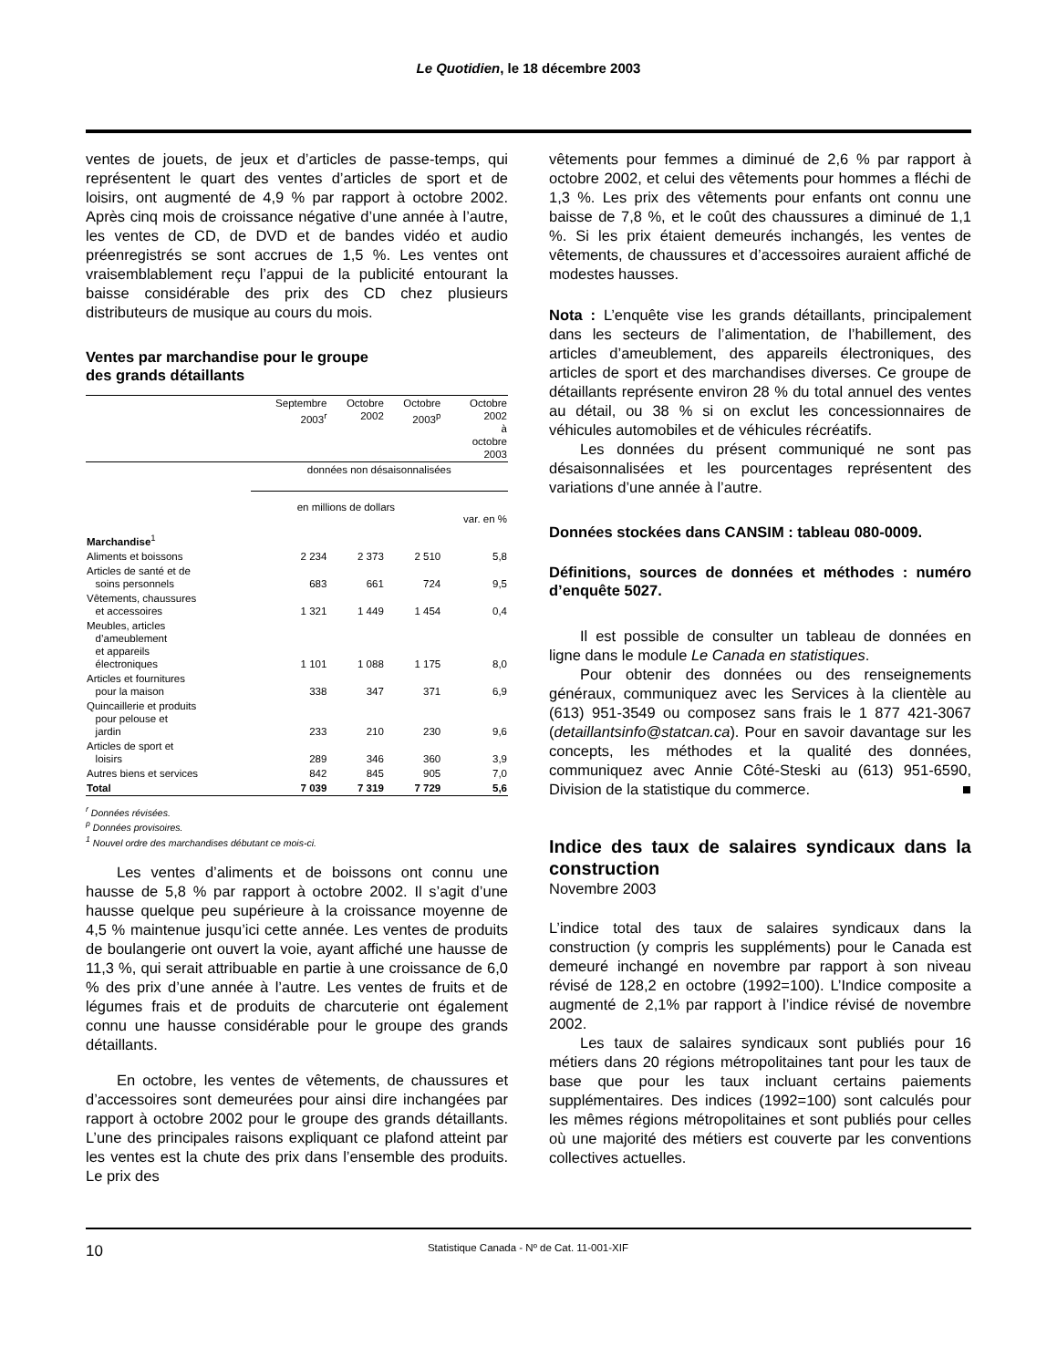Le Quotidien, le 18 décembre 2003
ventes de jouets, de jeux et d’articles de passe-temps, qui représentent le quart des ventes d’articles de sport et de loisirs, ont augmenté de 4,9 % par rapport à octobre 2002. Après cinq mois de croissance négative d’une année à l’autre, les ventes de CD, de DVD et de bandes vidéo et audio préenregistrés se sont accrues de 1,5 %. Les ventes ont vraisemblablement reçu l’appui de la publicité entourant la baisse considérable des prix des CD chez plusieurs distributeurs de musique au cours du mois.
Ventes par marchandise pour le groupe
des grands détaillants
| | Septembre 2003<sup>r</sup> | Octobre 2002 | Octobre 2003<sup>p</sup> | Octobre 2002 à octobre 2003 |
| --- | --- | --- | --- | --- |
| | données non désaisonnalisées | | | |
| | en millions de dollars | | | var. en % |
| Marchandise<sup>1</sup> | | | | |
| Aliments et boissons | 2 234 | 2 373 | 2 510 | 5,8 |
| Articles de santé et de soins personnels | 683 | 661 | 724 | 9,5 |
| Vêtements, chaussures et accessoires | 1 321 | 1 449 | 1 454 | 0,4 |
| Meubles, articles d’ameublement et appareils électroniques | 1 101 | 1 088 | 1 175 | 8,0 |
| Articles et fournitures pour la maison | 338 | 347 | 371 | 6,9 |
| Quincaillerie et produits pour pelouse et jardin | 233 | 210 | 230 | 9,6 |
| Articles de sport et loisirs | 289 | 346 | 360 | 3,9 |
| Autres biens et services | 842 | 845 | 905 | 7,0 |
| Total | 7 039 | 7 319 | 7 729 | 5,6 |
<sup>r</sup> Données révisées.
<sup>p</sup> Données provisoires.
<sup>1</sup> Nouvel ordre des marchandises débutant ce mois-ci.
Les ventes d’aliments et de boissons ont connu une hausse de 5,8 % par rapport à octobre 2002. Il s’agit d’une hausse quelque peu supérieure à la croissance moyenne de 4,5 % maintenue jusqu’ici cette année. Les ventes de produits de boulangerie ont ouvert la voie, ayant affiché une hausse de 11,3 %, qui serait attribuable en partie à une croissance de 6,0 % des prix d’une année à l’autre. Les ventes de fruits et de légumes frais et de produits de charcuterie ont également connu une hausse considérable pour le groupe des grands détaillants.
En octobre, les ventes de vêtements, de chaussures et d’accessoires sont demeurées pour ainsi dire inchangées par rapport à octobre 2002 pour le groupe des grands détaillants. L’une des principales raisons expliquant ce plafond atteint par les ventes est la chute des prix dans l’ensemble des produits. Le prix des
vêtements pour femmes a diminué de 2,6 % par rapport à octobre 2002, et celui des vêtements pour hommes a fléchi de 1,3 %. Les prix des vêtements pour enfants ont connu une baisse de 7,8 %, et le coût des chaussures a diminué de 1,1 %. Si les prix étaient demeurés inchangés, les ventes de vêtements, de chaussures et d’accessoires auraient affiché de modestes hausses.
Nota : L’enquête vise les grands détaillants, principalement dans les secteurs de l’alimentation, de l’habillement, des articles d’ameublement, des appareils électroniques, des articles de sport et des marchandises diverses. Ce groupe de détaillants représente environ 28 % du total annuel des ventes au détail, ou 38 % si on exclut les concessionnaires de véhicules automobiles et de véhicules récréatifs.
Les données du présent communiqué ne sont pas désaisonnalisées et les pourcentages représentent des variations d’une année à l’autre.
Données stockées dans CANSIM : tableau 080-0009.
Définitions, sources de données et méthodes : numéro d’enquête 5027.
Il est possible de consulter un tableau de données en ligne dans le module Le Canada en statistiques.
Pour obtenir des données ou des renseignements généraux, communiquez avec les Services à la clientèle au (613) 951-3549 ou composez sans frais le 1 877 421-3067 (detaillantsinfo@statcan.ca). Pour en savoir davantage sur les concepts, les méthodes et la qualité des données, communiquez avec Annie Côté-Steski au (613) 951-6590, Division de la statistique du commerce. ■
Indice des taux de salaires syndicaux dans la construction
Novembre 2003
L’indice total des taux de salaires syndicaux dans la construction (y compris les suppléments) pour le Canada est demeuré inchangé en novembre par rapport à son niveau révisé de 128,2 en octobre (1992=100). L’Indice composite a augmenté de 2,1% par rapport à l’indice révisé de novembre 2002.
Les taux de salaires syndicaux sont publiés pour 16 métiers dans 20 régions métropolitaines tant pour les taux de base que pour les taux incluant certains paiements supplémentaires. Des indices (1992=100) sont calculés pour les mêmes régions métropolitaines et sont publiés pour celles où une majorité des métiers est couverte par les conventions collectives actuelles.
10 Statistique Canada - Nº de Cat. 11-001-XIF